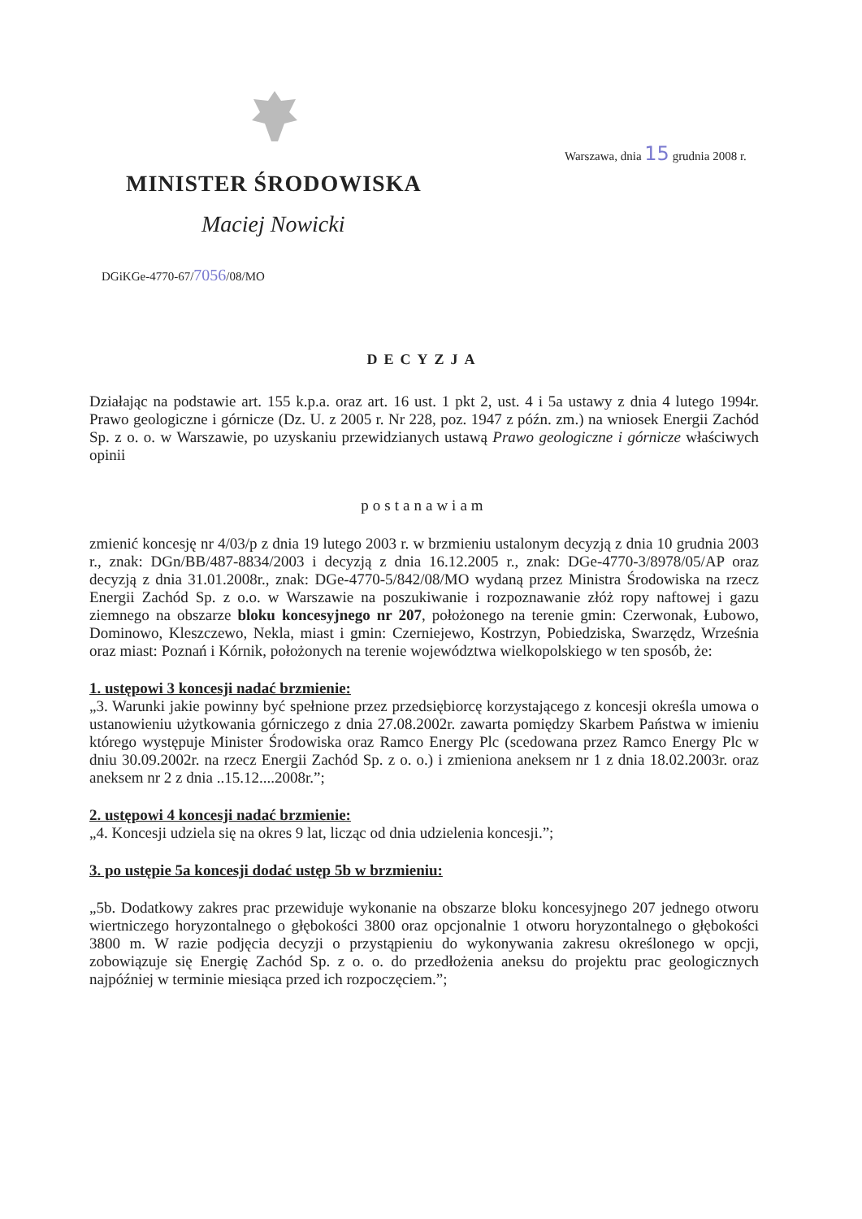Warszawa, dnia 15 grudnia 2008 r.
MINISTER ŚRODOWISKA
Maciej Nowicki
DGiKGe-4770-67/7056/08/MO
DECYZJA
Działając na podstawie art. 155 k.p.a. oraz art. 16 ust. 1 pkt 2, ust. 4 i 5a ustawy z dnia 4 lutego 1994r. Prawo geologiczne i górnicze (Dz. U. z 2005 r. Nr 228, poz. 1947 z późn. zm.) na wniosek Energii Zachód Sp. z o. o. w Warszawie, po uzyskaniu przewidzianych ustawą Prawo geologiczne i górnicze właściwych opinii
postanawiam
zmienić koncesję nr 4/03/p z dnia 19 lutego 2003 r. w brzmieniu ustalonym decyzją z dnia 10 grudnia 2003 r., znak: DGn/BB/487-8834/2003 i decyzją z dnia 16.12.2005 r., znak: DGe-4770-3/8978/05/AP oraz decyzją z dnia 31.01.2008r., znak: DGe-4770-5/842/08/MO wydaną przez Ministra Środowiska na rzecz Energii Zachód Sp. z o.o. w Warszawie na poszukiwanie i rozpoznawanie złóż ropy naftowej i gazu ziemnego na obszarze bloku koncesyjnego nr 207, położonego na terenie gmin: Czerwonak, Łubowo, Dominowo, Kleszczewo, Nekla, miast i gmin: Czerniejewo, Kostrzyn, Pobiedziska, Swarzędz, Września oraz miast: Poznań i Kórnik, położonych na terenie województwa wielkopolskiego w ten sposób, że:
1. ustępowi 3 koncesji nadać brzmienie:
„3. Warunki jakie powinny być spełnione przez przedsiębiorcę korzystającego z koncesji określa umowa o ustanowieniu użytkowania górniczego z dnia 27.08.2002r. zawarta pomiędzy Skarbem Państwa w imieniu którego występuje Minister Środowiska oraz Ramco Energy Plc (scedowana przez Ramco Energy Plc w dniu 30.09.2002r. na rzecz Energii Zachód Sp. z o. o.) i zmieniona aneksem nr 1 z dnia 18.02.2003r. oraz aneksem nr 2 z dnia ..15.12....2008r.”;
2. ustępowi 4 koncesji nadać brzmienie:
„4. Koncesji udziela się na okres 9 lat, licząc od dnia udzielenia koncesji.”;
3. po ustępie 5a koncesji dodać ustęp 5b w brzmieniu:
„5b. Dodatkowy zakres prac przewiduje wykonanie na obszarze bloku koncesyjnego 207 jednego otworu wiertniczego horyzontalnego o głębokości 3800 oraz opcjonalnie 1 otworu horyzontalnego o głębokości 3800 m. W razie podjęcia decyzji o przystąpieniu do wykonywania zakresu określonego w opcji, zobowiązuje się Energię Zachód Sp. z o. o. do przedłożenia aneksu do projektu prac geologicznych najpóźniej w terminie miesiąca przed ich rozpoczęciem.”;